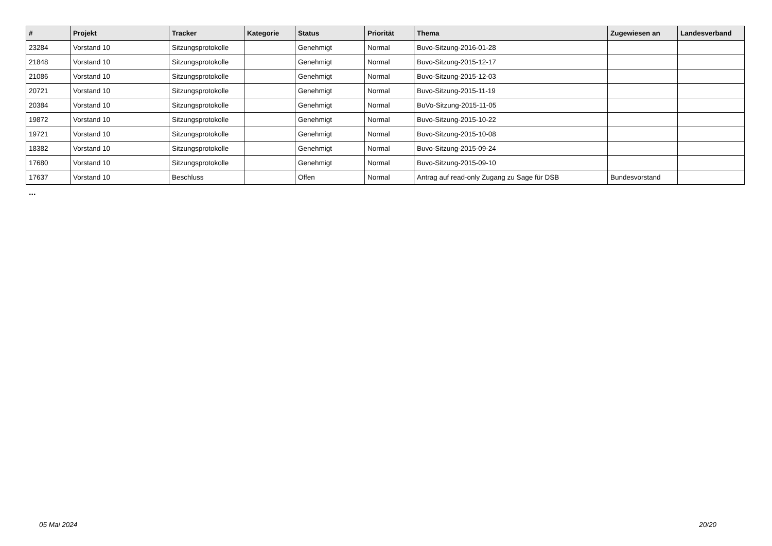| # | Projekt | Tracker | Kategorie | Status | Priorität | Thema | Zugewiesen an | Landesverband |
| --- | --- | --- | --- | --- | --- | --- | --- | --- |
| 23284 | Vorstand 10 | Sitzungsprotokolle | | Genehmigt | Normal | Buvo-Sitzung-2016-01-28 | | |
| 21848 | Vorstand 10 | Sitzungsprotokolle | | Genehmigt | Normal | Buvo-Sitzung-2015-12-17 | | |
| 21086 | Vorstand 10 | Sitzungsprotokolle | | Genehmigt | Normal | Buvo-Sitzung-2015-12-03 | | |
| 20721 | Vorstand 10 | Sitzungsprotokolle | | Genehmigt | Normal | Buvo-Sitzung-2015-11-19 | | |
| 20384 | Vorstand 10 | Sitzungsprotokolle | | Genehmigt | Normal | BuVo-Sitzung-2015-11-05 | | |
| 19872 | Vorstand 10 | Sitzungsprotokolle | | Genehmigt | Normal | Buvo-Sitzung-2015-10-22 | | |
| 19721 | Vorstand 10 | Sitzungsprotokolle | | Genehmigt | Normal | Buvo-Sitzung-2015-10-08 | | |
| 18382 | Vorstand 10 | Sitzungsprotokolle | | Genehmigt | Normal | Buvo-Sitzung-2015-09-24 | | |
| 17680 | Vorstand 10 | Sitzungsprotokolle | | Genehmigt | Normal | Buvo-Sitzung-2015-09-10 | | |
| 17637 | Vorstand 10 | Beschluss | | Offen | Normal | Antrag auf read-only Zugang zu Sage für DSB | Bundesvorstand | |
...
05 Mai 2024 20/20